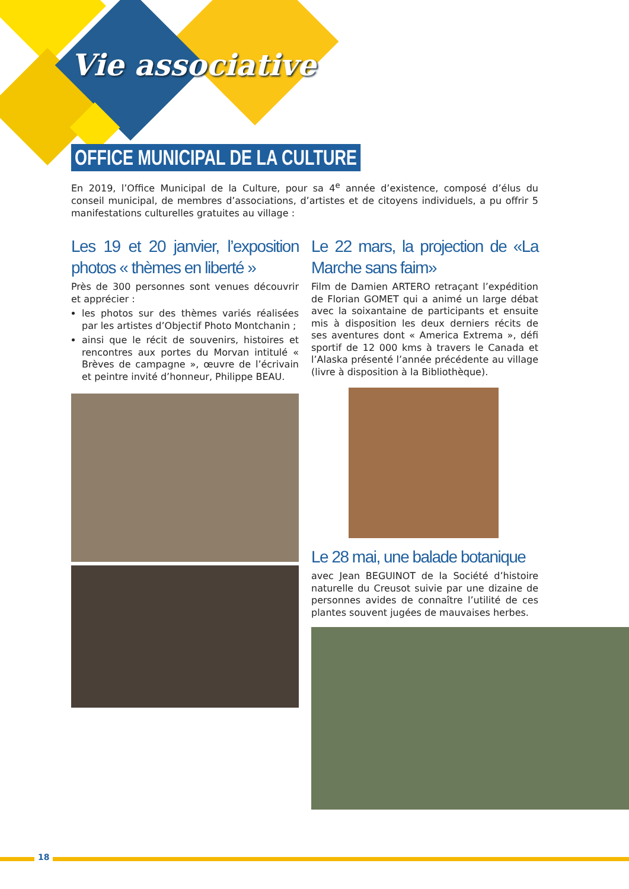Vie associative
OFFICE MUNICIPAL DE LA CULTURE
En 2019, l’Office Municipal de la Culture, pour sa 4<sup>e</sup> année d’existence, composé d’élus du conseil municipal, de membres d’associations, d’artistes et de citoyens individuels, a pu offrir 5 manifestations culturelles gratuites au village :
Les 19 et 20 janvier, l’exposition photos « thèmes en liberté »
Près de 300 personnes sont venues découvrir et apprécier :
les photos sur des thèmes variés réalisées par les artistes d’Objectif Photo Montchanin ;
ainsi que le récit de souvenirs, histoires et rencontres aux portes du Morvan intitulé « Brèves de campagne », œuvre de l’écrivain et peintre invité d’honneur, Philippe BEAU.
Le 22 mars, la projection de «La Marche sans faim»
Film de Damien ARTERO retraçant l’expédition de Florian GOMET qui a animé un large débat avec la soixantaine de participants et ensuite mis à disposition les deux derniers récits de ses aventures dont « America Extrema », défi sportif de 12 000 kms à travers le Canada et l’Alaska présenté l’année précédente au village (livre à disposition à la Bibliothèque).
Le 28 mai, une balade botanique
avec Jean BEGUINOT de la Société d’histoire naturelle du Creusot suivie par une dizaine de personnes avides de connaître l’utilité de ces plantes souvent jugées de mauvaises herbes.
18